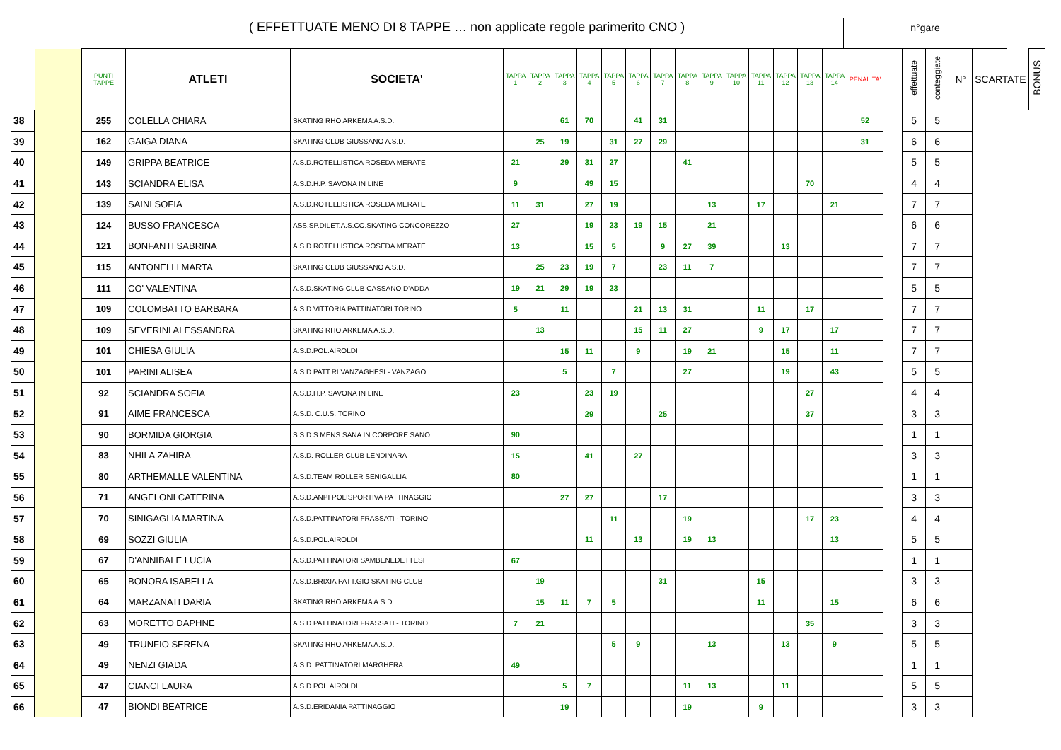( EFFETTUATE MENO DI 8 TAPPE … non applicate regole parimerito CNO )
n°gare
| | | PUNTI TAPPE | ATLETI | SOCIETA' | TAPPA 1 | TAPPA 2 | TAPPA 3 | TAPPA 4 | TAPPA 5 | TAPPA 6 | TAPPA 7 | TAPPA 8 | TAPPA 9 | TAPPA 10 | TAPPA 11 | TAPPA 12 | TAPPA 13 | TAPPA 14 | PENALITA' | | effettuate | conteggiate | N° | SCARTATE | BONUS |
| --- | --- | --- | --- | --- | --- | --- | --- | --- | --- | --- | --- | --- | --- | --- | --- | --- | --- | --- | --- | --- | --- | --- | --- | --- | --- |
| 38 | | 255 | COLELLA CHIARA | SKATING RHO ARKEMA A.S.D. | | | 61 | 70 | | 41 | 31 | | | | | | | | 52 | | 5 | 5 | | | |
| 39 | | 162 | GAIGA DIANA | SKATING CLUB GIUSSANO A.S.D. | | 25 | 19 | | 31 | 27 | 29 | | | | | | | | 31 | | 6 | 6 | | | |
| 40 | | 149 | GRIPPA BEATRICE | A.S.D.ROTELLISTICA ROSEDA MERATE | 21 | | 29 | 31 | 27 | | | 41 | | | | | | | | | 5 | 5 | | | |
| 41 | | 143 | SCIANDRA ELISA | A.S.D.H.P. SAVONA IN LINE | 9 | | | 49 | 15 | | | | | | | | 70 | | | | 4 | 4 | | | |
| 42 | | 139 | SAINI SOFIA | A.S.D.ROTELLISTICA ROSEDA MERATE | 11 | 31 | | 27 | 19 | | | | 13 | | 17 | | | 21 | | | 7 | 7 | | | |
| 43 | | 124 | BUSSO FRANCESCA | ASS.SP.DILET.A.S.CO.SKATING CONCOREZZO | 27 | | | 19 | 23 | 19 | 15 | | 21 | | | | | | | | 6 | 6 | | | |
| 44 | | 121 | BONFANTI SABRINA | A.S.D.ROTELLISTICA ROSEDA MERATE | 13 | | | 15 | 5 | | 9 | 27 | 39 | | | 13 | | | | | 7 | 7 | | | |
| 45 | | 115 | ANTONELLI MARTA | SKATING CLUB GIUSSANO A.S.D. | | 25 | 23 | 19 | 7 | | 23 | 11 | 7 | | | | | | | | 7 | 7 | | | |
| 46 | | 111 | CO' VALENTINA | A.S.D.SKATING CLUB CASSANO D'ADDA | 19 | 21 | 29 | 19 | 23 | | | | | | | | | | | | 5 | 5 | | | |
| 47 | | 109 | COLOMBATTO BARBARA | A.S.D.VITTORIA PATTINATORI TORINO | 5 | | 11 | | | 21 | 13 | 31 | | | 11 | | 17 | | | | 7 | 7 | | | |
| 48 | | 109 | SEVERINI ALESSANDRA | SKATING RHO ARKEMA A.S.D. | | 13 | | | | 15 | 11 | 27 | | | 9 | 17 | | 17 | | | 7 | 7 | | | |
| 49 | | 101 | CHIESA GIULIA | A.S.D.POL.AIROLDI | | | 15 | 11 | | 9 | | 19 | 21 | | | 15 | | 11 | | | 7 | 7 | | | |
| 50 | | 101 | PARINI ALISEA | A.S.D.PATT.RI VANZAGHESI - VANZAGO | | | 5 | | 7 | | | 27 | | | | 19 | | 43 | | | 5 | 5 | | | |
| 51 | | 92 | SCIANDRA SOFIA | A.S.D.H.P. SAVONA IN LINE | 23 | | | 23 | 19 | | | | | | | | 27 | | | | 4 | 4 | | | |
| 52 | | 91 | AIME FRANCESCA | A.S.D. C.U.S. TORINO | | | | 29 | | | 25 | | | | | | 37 | | | | 3 | 3 | | | |
| 53 | | 90 | BORMIDA GIORGIA | S.S.D.S.MENS SANA IN CORPORE SANO | 90 | | | | | | | | | | | | | | | | 1 | 1 | | | |
| 54 | | 83 | NHILA ZAHIRA | A.S.D. ROLLER CLUB LENDINARA | 15 | | | 41 | | 27 | | | | | | | | | | | 3 | 3 | | | |
| 55 | | 80 | ARTHEMALLE VALENTINA | A.S.D.TEAM ROLLER SENIGALLIA | 80 | | | | | | | | | | | | | | | | 1 | 1 | | | |
| 56 | | 71 | ANGELONI CATERINA | A.S.D.ANPI POLISPORTIVA PATTINAGGIO | | | 27 | 27 | | | 17 | | | | | | | | | | 3 | 3 | | | |
| 57 | | 70 | SINIGAGLIA MARTINA | A.S.D.PATTINATORI FRASSATI - TORINO | | | | | 11 | | | 19 | | | | | 17 | 23 | | | 4 | 4 | | | |
| 58 | | 69 | SOZZI GIULIA | A.S.D.POL.AIROLDI | | | | 11 | | 13 | | 19 | 13 | | | | | 13 | | | 5 | 5 | | | |
| 59 | | 67 | D'ANNIBALE LUCIA | A.S.D.PATTINATORI SAMBENEDETTESI | 67 | | | | | | | | | | | | | | | | 1 | 1 | | | |
| 60 | | 65 | BONORA ISABELLA | A.S.D.BRIXIA PATT.GIO SKATING CLUB | | 19 | | | | | 31 | | | | 15 | | | | | | 3 | 3 | | | |
| 61 | | 64 | MARZANATI DARIA | SKATING RHO ARKEMA A.S.D. | | 15 | 11 | 7 | 5 | | | | | | 11 | | | 15 | | | 6 | 6 | | | |
| 62 | | 63 | MORETTO DAPHNE | A.S.D.PATTINATORI FRASSATI - TORINO | 7 | 21 | | | | | | | | | | | 35 | | | | 3 | 3 | | | |
| 63 | | 49 | TRUNFIO SERENA | SKATING RHO ARKEMA A.S.D. | | | | | 5 | 9 | | | 13 | | | 13 | | 9 | | | 5 | 5 | | | |
| 64 | | 49 | NENZI GIADA | A.S.D. PATTINATORI MARGHERA | 49 | | | | | | | | | | | | | | | | 1 | 1 | | | |
| 65 | | 47 | CIANCI LAURA | A.S.D.POL.AIROLDI | | | 5 | 7 | | | | 11 | 13 | | | 11 | | | | | 5 | 5 | | | |
| 66 | | 47 | BIONDI BEATRICE | A.S.D.ERIDANIA PATTINAGGIO | | | 19 | | | | | 19 | | | 9 | | | | | | 3 | 3 | | | |